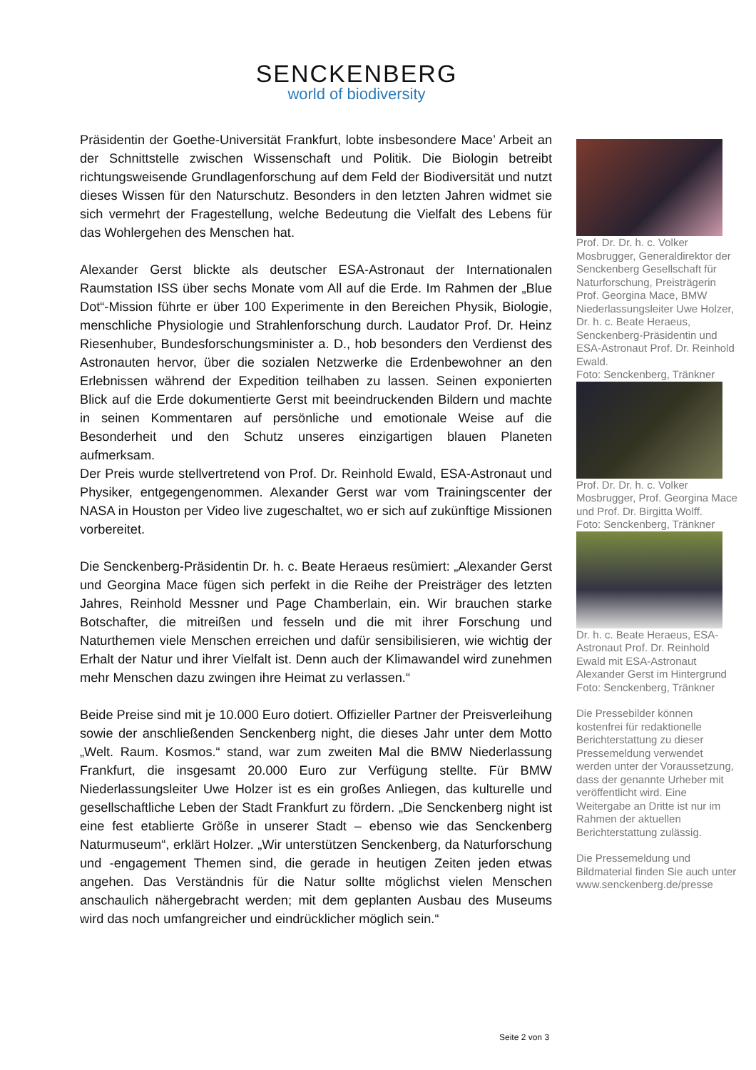SENCKENBERG
world of biodiversity
Präsidentin der Goethe-Universität Frankfurt, lobte insbesondere Mace’ Arbeit an der Schnittstelle zwischen Wissenschaft und Politik. Die Biologin betreibt richtungsweisende Grundlagenforschung auf dem Feld der Biodiversität und nutzt dieses Wissen für den Naturschutz. Besonders in den letzten Jahren widmet sie sich vermehrt der Fragestellung, welche Bedeutung die Vielfalt des Lebens für das Wohlergehen des Menschen hat.
Alexander Gerst blickte als deutscher ESA-Astronaut der Internationalen Raumstation ISS über sechs Monate vom All auf die Erde. Im Rahmen der „Blue Dot“-Mission führte er über 100 Experimente in den Bereichen Physik, Biologie, menschliche Physiologie und Strahlenforschung durch. Laudator Prof. Dr. Heinz Riesenhuber, Bundesforschungsminister a. D., hob besonders den Verdienst des Astronauten hervor, über die sozialen Netzwerke die Erdenbewohner an den Erlebnissen während der Expedition teilhaben zu lassen. Seinen exponierten Blick auf die Erde dokumentierte Gerst mit beeindruckenden Bildern und machte in seinen Kommentaren auf persönliche und emotionale Weise auf die Besonderheit und den Schutz unseres einzigartigen blauen Planeten aufmerksam.
Der Preis wurde stellvertretend von Prof. Dr. Reinhold Ewald, ESA-Astronaut und Physiker, entgegengenommen. Alexander Gerst war vom Trainingscenter der NASA in Houston per Video live zugeschaltet, wo er sich auf zukünftige Missionen vorbereitet.
Die Senckenberg-Präsidentin Dr. h. c. Beate Heraeus resümiert: „Alexander Gerst und Georgina Mace fügen sich perfekt in die Reihe der Preisträger des letzten Jahres, Reinhold Messner und Page Chamberlain, ein. Wir brauchen starke Botschafter, die mitreißen und fesseln und die mit ihrer Forschung und Naturthemen viele Menschen erreichen und dafür sensibilisieren, wie wichtig der Erhalt der Natur und ihrer Vielfalt ist. Denn auch der Klimawandel wird zunehmen mehr Menschen dazu zwingen ihre Heimat zu verlassen.“
Beide Preise sind mit je 10.000 Euro dotiert. Offizieller Partner der Preisverleihung sowie der anschließenden Senckenberg night, die dieses Jahr unter dem Motto „Welt. Raum. Kosmos.“ stand, war zum zweiten Mal die BMW Niederlassung Frankfurt, die insgesamt 20.000 Euro zur Verfügung stellte. Für BMW Niederlassungsleiter Uwe Holzer ist es ein großes Anliegen, das kulturelle und gesellschaftliche Leben der Stadt Frankfurt zu fördern. „Die Senckenberg night ist eine fest etablierte Größe in unserer Stadt – ebenso wie das Senckenberg Naturmuseum“, erklärt Holzer. „Wir unterstützen Senckenberg, da Naturforschung und -engagement Themen sind, die gerade in heutigen Zeiten jeden etwas angehen. Das Verständnis für die Natur sollte möglichst vielen Menschen anschaulich nähergebracht werden; mit dem geplanten Ausbau des Museums wird das noch umfangreicher und eindrücklicher möglich sein.“
Prof. Dr. Dr. h. c. Volker Mosbrugger, Generaldirektor der Senckenberg Gesellschaft für Naturforschung, Preisträgerin Prof. Georgina Mace, BMW Niederlassungsleiter Uwe Holzer, Dr. h. c. Beate Heraeus, Senckenberg-Präsidentin und ESA-Astronaut Prof. Dr. Reinhold Ewald.
Foto: Senckenberg, Tränkner
Prof. Dr. Dr. h. c. Volker Mosbrugger, Prof. Georgina Mace und Prof. Dr. Birgitta Wolff.
Foto: Senckenberg, Tränkner
Dr. h. c. Beate Heraeus, ESA-Astronaut Prof. Dr. Reinhold Ewald mit ESA-Astronaut Alexander Gerst im Hintergrund
Foto: Senckenberg, Tränkner
Die Pressebilder können kostenfrei für redaktionelle Berichterstattung zu dieser Pressemeldung verwendet werden unter der Voraussetzung, dass der genannte Urheber mit veröffentlicht wird. Eine Weitergabe an Dritte ist nur im Rahmen der aktuellen Berichterstattung zulässig.
Die Pressemeldung und Bildmaterial finden Sie auch unter www.senckenberg.de/presse
Seite 2 von 3